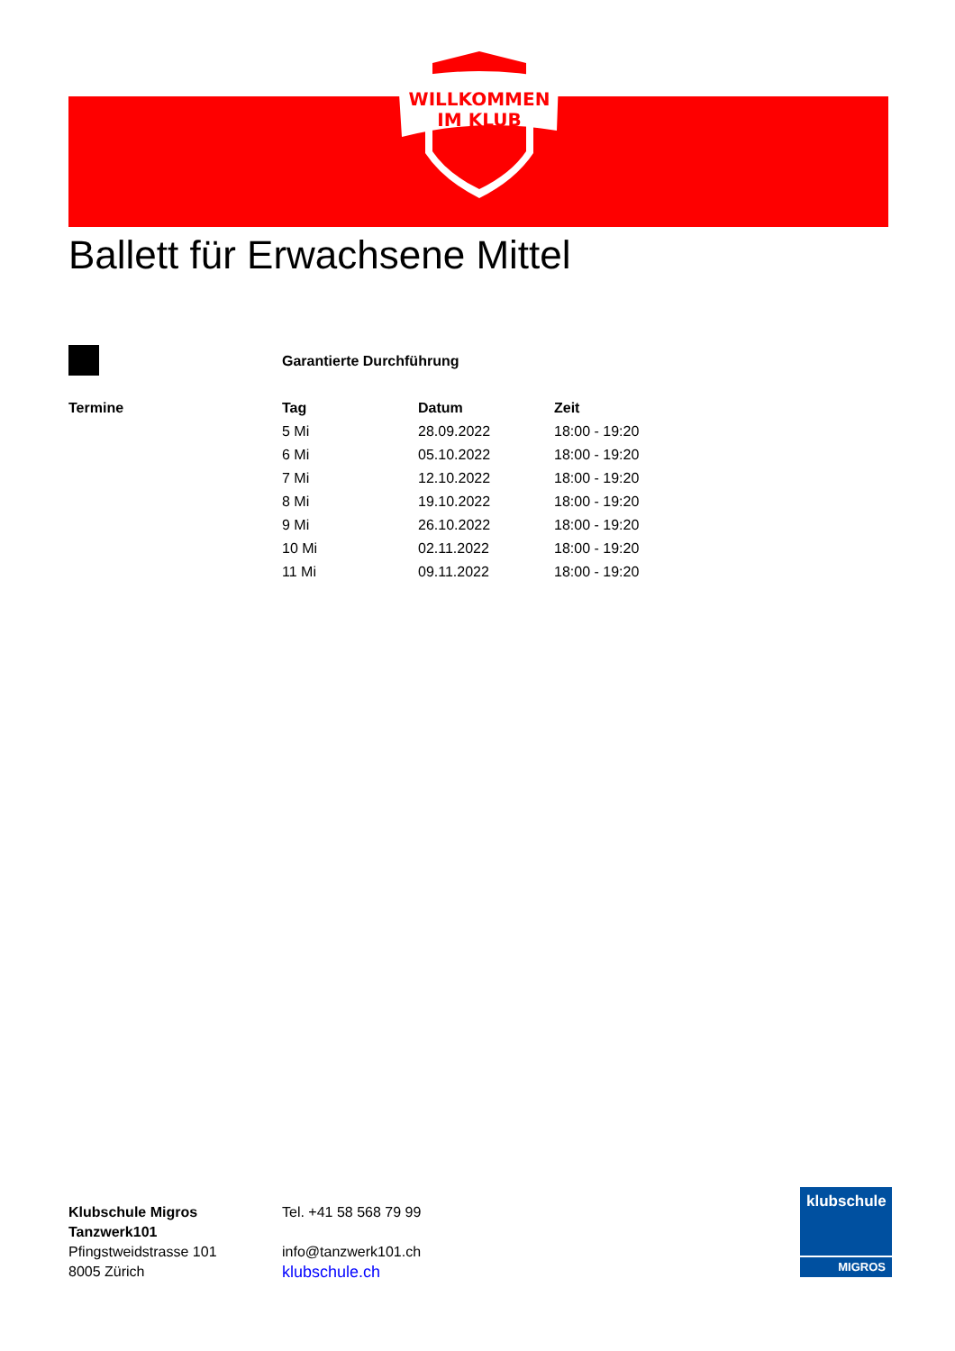WILLKOMMEN
IM KLUB
Ballett für Erwachsene Mittel
Garantierte Durchführung
| Termine | Tag | Datum | Zeit |
| --- | --- | --- | --- |
| | 5 Mi | 28.09.2022 | 18:00 - 19:20 |
| | 6 Mi | 05.10.2022 | 18:00 - 19:20 |
| | 7 Mi | 12.10.2022 | 18:00 - 19:20 |
| | 8 Mi | 19.10.2022 | 18:00 - 19:20 |
| | 9 Mi | 26.10.2022 | 18:00 - 19:20 |
| | 10 Mi | 02.11.2022 | 18:00 - 19:20 |
| | 11 Mi | 09.11.2022 | 18:00 - 19:20 |
Klubschule Migros
Tanzwerk101
Pfingstweidstrasse 101
8005 Zürich
Tel. +41 58 568 79 99
info@tanzwerk101.ch
klubschule.ch
klubschule
MIGROS